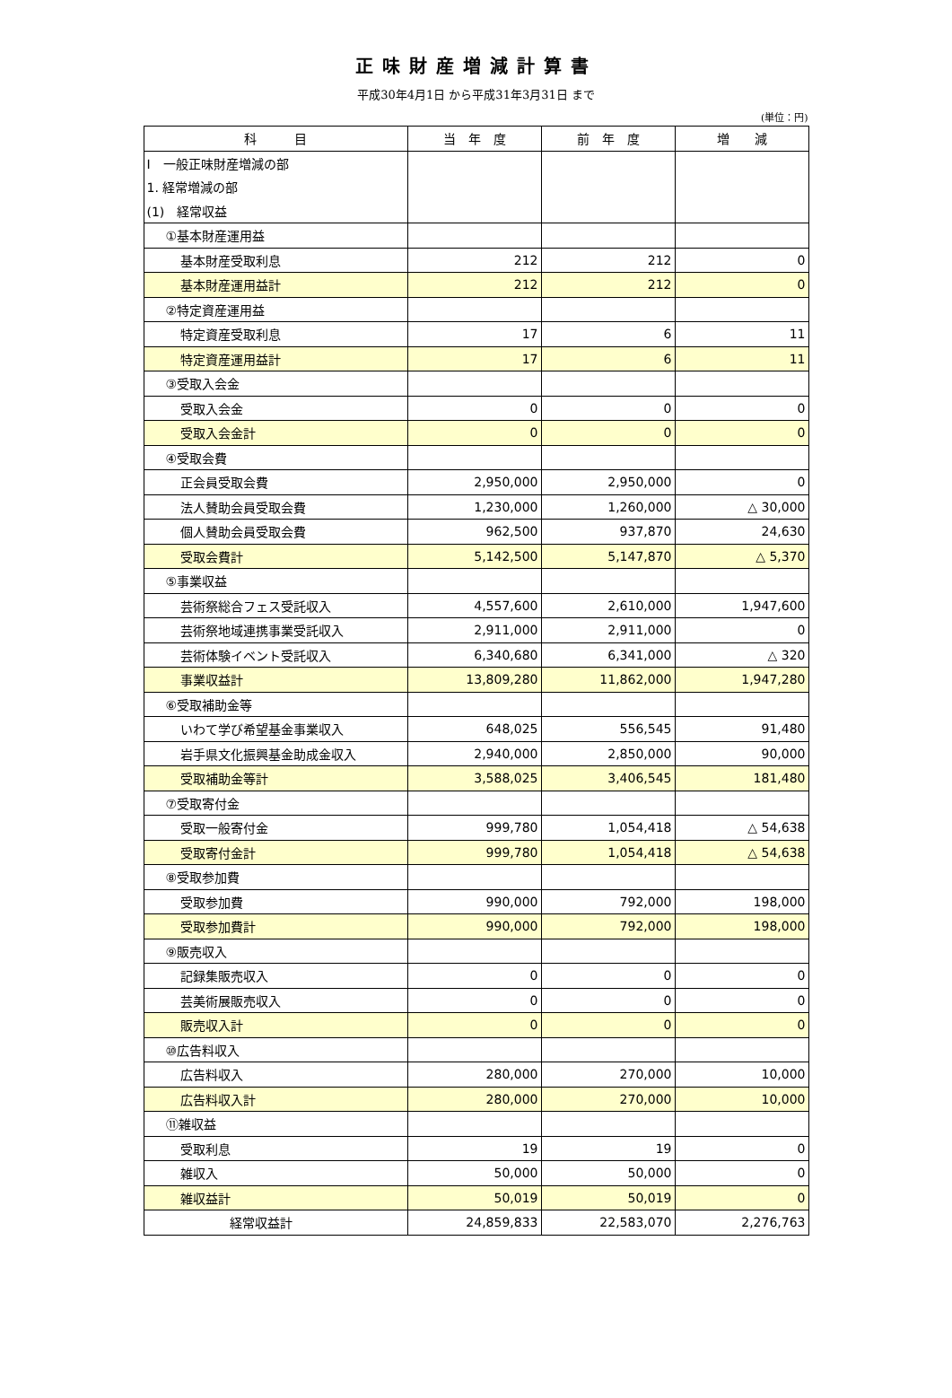正味財産増減計算書
平成30年4月1日 から平成31年3月31日 まで
(単位：円)
| 科 目 | 当 年 度 | 前 年 度 | 増 減 |
| --- | --- | --- | --- |
| Ⅰ 一般正味財産増減の部 | | | |
| 1. 経常増減の部 | | | |
| (1) 経常収益 | | | |
| ①基本財産運用益 | | | |
| 基本財産受取利息 | 212 | 212 | 0 |
| 基本財産運用益計 | 212 | 212 | 0 |
| ②特定資産運用益 | | | |
| 特定資産受取利息 | 17 | 6 | 11 |
| 特定資産運用益計 | 17 | 6 | 11 |
| ③受取入会金 | | | |
| 受取入会金 | 0 | 0 | 0 |
| 受取入会金計 | 0 | 0 | 0 |
| ④受取会費 | | | |
| 正会員受取会費 | 2,950,000 | 2,950,000 | 0 |
| 法人賛助会員受取会費 | 1,230,000 | 1,260,000 | △ 30,000 |
| 個人賛助会員受取会費 | 962,500 | 937,870 | 24,630 |
| 受取会費計 | 5,142,500 | 5,147,870 | △ 5,370 |
| ⑤事業収益 | | | |
| 芸術祭総合フェス受託収入 | 4,557,600 | 2,610,000 | 1,947,600 |
| 芸術祭地域連携事業受託収入 | 2,911,000 | 2,911,000 | 0 |
| 芸術体験イベント受託収入 | 6,340,680 | 6,341,000 | △ 320 |
| 事業収益計 | 13,809,280 | 11,862,000 | 1,947,280 |
| ⑥受取補助金等 | | | |
| いわて学び希望基金事業収入 | 648,025 | 556,545 | 91,480 |
| 岩手県文化振興基金助成金収入 | 2,940,000 | 2,850,000 | 90,000 |
| 受取補助金等計 | 3,588,025 | 3,406,545 | 181,480 |
| ⑦受取寄付金 | | | |
| 受取一般寄付金 | 999,780 | 1,054,418 | △ 54,638 |
| 受取寄付金計 | 999,780 | 1,054,418 | △ 54,638 |
| ⑧受取参加費 | | | |
| 受取参加費 | 990,000 | 792,000 | 198,000 |
| 受取参加費計 | 990,000 | 792,000 | 198,000 |
| ⑨販売収入 | | | |
| 記録集販売収入 | 0 | 0 | 0 |
| 芸美術展販売収入 | 0 | 0 | 0 |
| 販売収入計 | 0 | 0 | 0 |
| ⑩広告料収入 | | | |
| 広告料収入 | 280,000 | 270,000 | 10,000 |
| 広告料収入計 | 280,000 | 270,000 | 10,000 |
| ⑪雑収益 | | | |
| 受取利息 | 19 | 19 | 0 |
| 雑収入 | 50,000 | 50,000 | 0 |
| 雑収益計 | 50,019 | 50,019 | 0 |
| 経常収益計 | 24,859,833 | 22,583,070 | 2,276,763 |